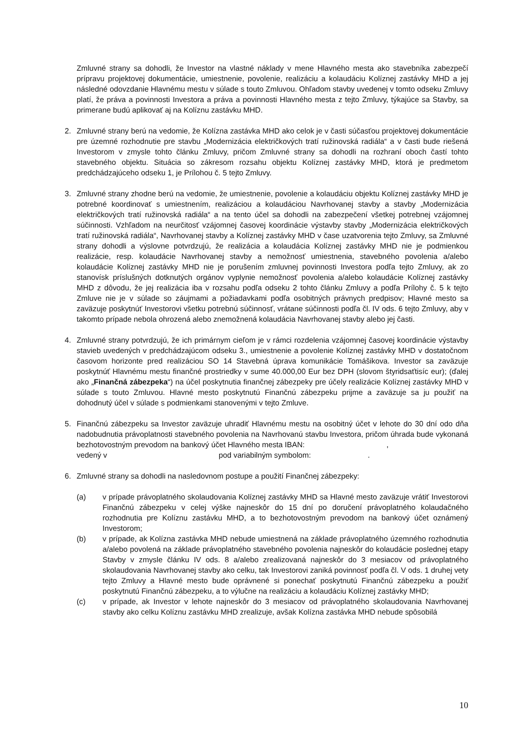Zmluvné strany sa dohodli, že Investor na vlastné náklady v mene Hlavného mesta ako stavebníka zabezpečí prípravu projektovej dokumentácie, umiestnenie, povolenie, realizáciu a kolaudáciu Kolíznej zastávky MHD a jej následné odovzdanie Hlavnému mestu v súlade s touto Zmluvou. Ohľadom stavby uvedenej v tomto odseku Zmluvy platí, že práva a povinnosti Investora a práva a povinnosti Hlavného mesta z tejto Zmluvy, týkajúce sa Stavby, sa primerane budú aplikovať aj na Kolíznu zastávku MHD.
2. Zmluvné strany berú na vedomie, že Kolízna zastávka MHD ako celok je v časti súčasťou projektovej dokumentácie pre územné rozhodnutie pre stavbu „Modernizácia električkových tratí ružinovská radiála“ a v časti bude riešená Investorom v zmysle tohto článku Zmluvy, pričom Zmluvné strany sa dohodli na rozhraní oboch častí tohto stavebného objektu. Situácia so zákresom rozsahu objektu Kolíznej zastávky MHD, ktorá je predmetom predchádzajúceho odseku 1, je Prílohou č. 5 tejto Zmluvy.
3. Zmluvné strany zhodne berú na vedomie, že umiestnenie, povolenie a kolaudáciu objektu Kolíznej zastávky MHD je potrebné koordinovať s umiestnením, realizáciou a kolaudáciou Navrhovanej stavby a stavby „Modernizácia električkových tratí ružinovská radiála“ a na tento účel sa dohodli na zabezpečení všetkej potrebnej vzájomnej súčinnosti. Vzhľadom na neurčitosť vzájomnej časovej koordinácie výstavby stavby „Modernizácia električkových tratí ružinovská radiála“, Navrhovanej stavby a Kolíznej zastávky MHD v čase uzatvorenia tejto Zmluvy, sa Zmluvné strany dohodli a výslovne potvrdzujú, že realizácia a kolaudácia Kolíznej zastávky MHD nie je podmienkou realizácie, resp. kolaudácie Navrhovanej stavby a nemožnosť umiestnenia, stavebného povolenia a/alebo kolaudácie Kolíznej zastávky MHD nie je porušením zmluvnej povinnosti Investora podľa tejto Zmluvy, ak zo stanovísk príslušných dotknutých orgánov vyplynie nemožnosť povolenia a/alebo kolaudácie Kolíznej zastávky MHD z dôvodu, že jej realizácia iba v rozsahu podľa odseku 2 tohto článku Zmluvy a podľa Prílohy č. 5 k tejto Zmluve nie je v súlade so záujmami a požiadavkami podľa osobitných právnych predpisov; Hlavné mesto sa zaväzuje poskytnúť Investorovi všetku potrebnú súčinnosť, vrátane súčinnosti podľa čl. IV ods. 6 tejto Zmluvy, aby v takomto prípade nebola ohrozená alebo znemožnená kolaudácia Navrhovanej stavby alebo jej časti.
4. Zmluvné strany potvrdzujú, že ich primárnym cieľom je v rámci rozdelenia vzájomnej časovej koordinácie výstavby stavieb uvedených v predchádzajúcom odseku 3., umiestnenie a povolenie Kolíznej zastávky MHD v dostatočnom časovom horizonte pred realizáciou SO 14 Stavebná úprava komunikácie Tomášikova. Investor sa zaväzuje poskytnúť Hlavnému mestu finančné prostriedky v sume 40.000,00 Eur bez DPH (slovom štyridsaťtisíc eur); (ďalej ako „Finančná zábezpeka“) na účel poskytnutia finančnej zábezpeky pre účely realizácie Kolíznej zastávky MHD v súlade s touto Zmluvou. Hlavné mesto poskytnutú Finančnú zábezpeku prijme a zaväzuje sa ju použiť na dohodnutý účel v súlade s podmienkami stanovenými v tejto Zmluve.
5. Finančnú zábezpeku sa Investor zaväzuje uhradiť Hlavnému mestu na osobitný účet v lehote do 30 dní odo dňa nadobudnutia právoplatnosti stavebného povolenia na Navrhovanú stavbu Investora, pričom úhrada bude vykonaná bezhotovostným prevodom na bankový účet Hlavného mesta IBAN: ,
vedený v pod variabilným symbolom: .
6. Zmluvné strany sa dohodli na nasledovnom postupe a použití Finančnej zábezpeky:
(a) v prípade právoplatného skolaudovania Kolíznej zastávky MHD sa Hlavné mesto zaväzuje vrátiť Investorovi Finančnú zábezpeku v celej výške najneskôr do 15 dní po doručení právoplatného kolaudačného rozhodnutia pre Kolíznu zastávku MHD, a to bezhotovostným prevodom na bankový účet oznámený Investorom;
(b) v prípade, ak Kolízna zastávka MHD nebude umiestnená na základe právoplatného územného rozhodnutia a/alebo povolená na základe právoplatného stavebného povolenia najneskôr do kolaudácie poslednej etapy Stavby v zmysle článku IV ods. 8 a/alebo zrealizovaná najneskôr do 3 mesiacov od právoplatného skolaudovania Navrhovanej stavby ako celku, tak Investorovi zaniká povinnosť podľa čl. V ods. 1 druhej vety tejto Zmluvy a Hlavné mesto bude oprávnené si ponechať poskytnutú Finančnú zábezpeku a použiť poskytnutú Finančnú zábezpeku, a to výlučne na realizáciu a kolaudáciu Kolíznej zastávky MHD;
(c) v prípade, ak Investor v lehote najneskôr do 3 mesiacov od právoplatného skolaudovania Navrhovanej stavby ako celku Kolíznu zastávku MHD zrealizuje, avšak Kolízna zastávka MHD nebude spôsobilá
10